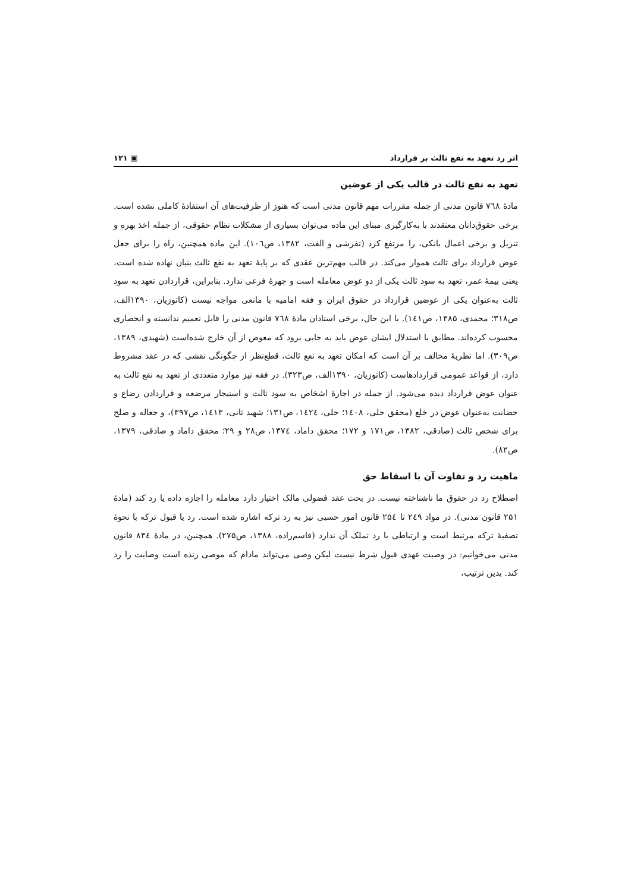اثر رد تعهد به نفع ثالث بر قرارداد ▣ ۱۲۱
تعهد به نفع ثالث در قالب یکی از عوضین
مادهٔ ۷٦۸ قانون مدنی از جمله مقررات مهم قانون مدنی است که هنوز از ظرفیت‌های آن استفادهٔ کاملی نشده است. برخی حقوق‌دانان معتقدند با به‌کارگیری مبنای این ماده می‌توان بسیاری از مشکلات نظام حقوقی، از جمله اخذ بهره و تنزیل و برخی اعمال بانکی، را مرتفع کرد (تفرشی و الفت، ۱۳۸۲، ص۱۰٦). این ماده همچنین، راه را برای جعل عوض قرارداد برای ثالث هموار می‌کند. در قالب مهم‌ترین عقدی که بر پایهٔ تعهد به نفع ثالث بنیان نهاده شده است، یعنی بیمهٔ عمر، تعهد به سود ثالث یکی از دو عوض معامله است و چهرهٔ فرعی ندارد. بنابراین، قراردادن تعهد به سود ثالث به‌عنوان یکی از عوضین قرارداد در حقوق ایران و فقه امامیه با مانعی مواجه نیست (کاتوزیان، ۱۳۹۰الف، ص۳۱۸؛ محمدی، ۱۳۸۵، ص۱٤۱). با این حال، برخی استادان مادهٔ ۷٦۸ قانون مدنی را قابل تعمیم ندانسته و انحصاری محسوب کرده‌اند. مطابق با استدلال ایشان عوض باید به جایی برود که معوض از آن خارج شده‌است (شهیدی، ۱۳۸۹، ص۳۰۹). اما نظریهٔ مخالف بر آن است که امکان تعهد به نفع ثالث، قطع‌نظر از چگونگی نقشی که در عقد مشروط دارد، از قواعد عمومی قراردادهاست (کاتوزیان، ۱۳۹۰الف، ص۳۲۳). در فقه نیز موارد متعددی از تعهد به نفع ثالث به عنوان عوض قرارداد دیده می‌شود. از جمله در اجارهٔ اشخاص به سود ثالث و استیجار مرضعه و قراردادن رضاع و حضانت به‌عنوان عوض در خلع (محقق حلی، ۱٤۰۸؛ حلی، ۱٤۲٤، ص۱۳۱؛ شهید ثانی، ۱٤۱۳، ص۳۹۷)، و جعاله و صلح برای شخص ثالث (صادقی، ۱۳۸۲، ص۱۷۱ و ۱۷۲؛ محقق داماد، ۱۳۷٤، ص۲۸ و ۲۹؛ محقق داماد و صادقی، ۱۳۷۹، ص۸۲).
ماهیت رد و تفاوت آن با اسقاط حق
اصطلاح رد در حقوق ما ناشناخته نیست. در بحث عقد فضولی مالک اختیار دارد معامله را اجازه داده یا رد کند (مادهٔ ۲۵۱ قانون مدنی). در مواد ۲٤۹ تا ۲۵٤ قانون امور حسبی نیز به رد ترکه اشاره شده است. رد یا قبول ترکه با نحوهٔ تصفیهٔ ترکه مرتبط است و ارتباطی با رد تملک آن ندارد (قاسم‌زاده، ۱۳۸۸، ص۲۷۵). همچنین، در مادهٔ ۸۳٤ قانون مدنی می‌خوانیم: در وصیت عهدی قبول شرط نیست لیکن وصی می‌تواند مادام که موصی زنده است وصایت را رد کند. بدین ترتیب،